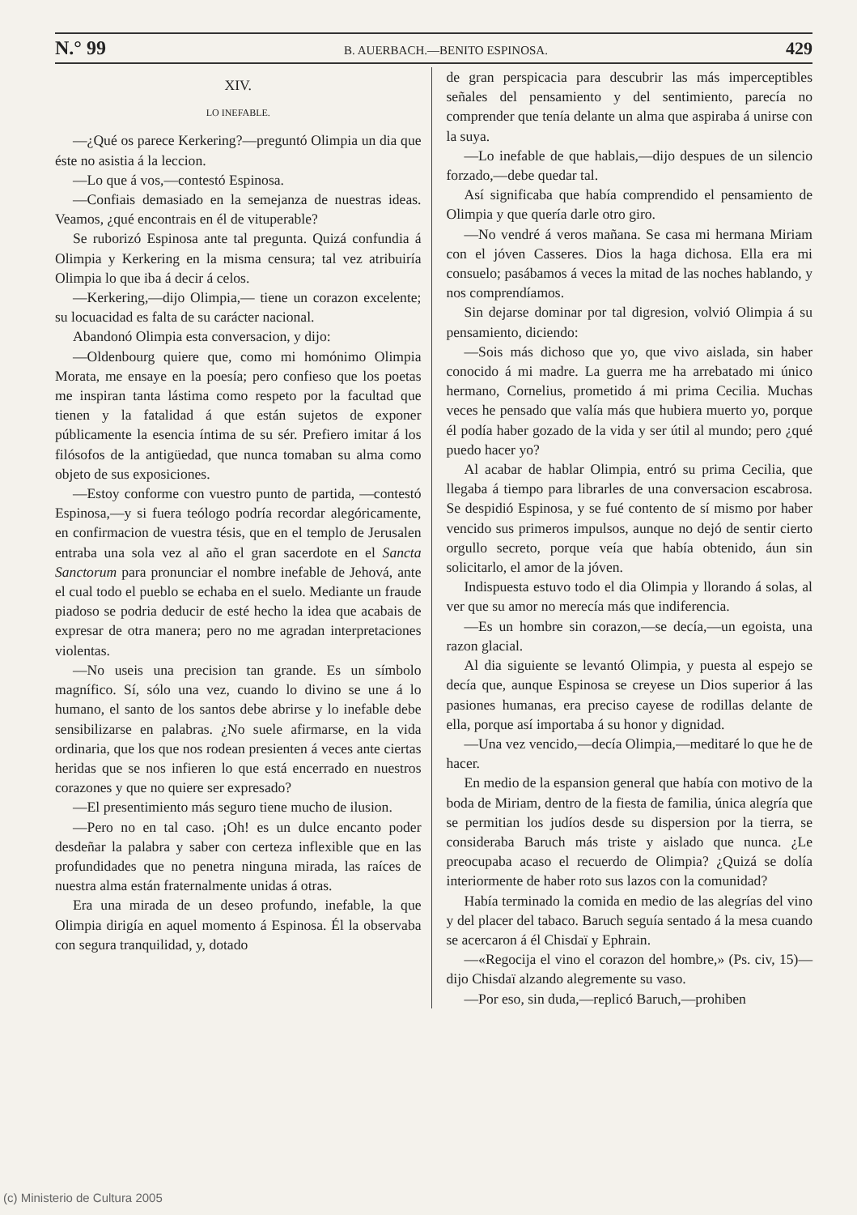N.° 99 B. AUERBACH.—BENITO ESPINOSA. 429
XIV.
LO INEFABLE.
—¿Qué os parece Kerkering?—preguntó Olimpia un dia que éste no asistia á la leccion.
—Lo que á vos,—contestó Espinosa.
—Confiais demasiado en la semejanza de nuestras ideas. Veamos, ¿qué encontrais en él de vituperable?
Se ruborizó Espinosa ante tal pregunta. Quizá confundia á Olimpia y Kerkering en la misma censura; tal vez atribuiría Olimpia lo que iba á decir á celos.
—Kerkering,—dijo Olimpia,— tiene un corazon excelente; su locuacidad es falta de su carácter nacional.
Abandonó Olimpia esta conversacion, y dijo:
—Oldenbourg quiere que, como mi homónimo Olimpia Morata, me ensaye en la poesía; pero confieso que los poetas me inspiran tanta lástima como respeto por la facultad que tienen y la fatalidad á que están sujetos de exponer públicamente la esencia íntima de su sér. Prefiero imitar á los filósofos de la antigüedad, que nunca tomaban su alma como objeto de sus exposiciones.
—Estoy conforme con vuestro punto de partida, —contestó Espinosa,—y si fuera teólogo podría recordar alegóricamente, en confirmacion de vuestra tésis, que en el templo de Jerusalen entraba una sola vez al año el gran sacerdote en el Sancta Sanctorum para pronunciar el nombre inefable de Jehová, ante el cual todo el pueblo se echaba en el suelo. Mediante un fraude piadoso se podria deducir de esté hecho la idea que acabais de expresar de otra manera; pero no me agradan interpretaciones violentas.
—No useis una precision tan grande. Es un símbolo magnífico. Sí, sólo una vez, cuando lo divino se une á lo humano, el santo de los santos debe abrirse y lo inefable debe sensibilizarse en palabras. ¿No suele afirmarse, en la vida ordinaria, que los que nos rodean presienten á veces ante ciertas heridas que se nos infieren lo que está encerrado en nuestros corazones y que no quiere ser expresado?
—El presentimiento más seguro tiene mucho de ilusion.
—Pero no en tal caso. ¡Oh! es un dulce encanto poder desdeñar la palabra y saber con certeza inflexible que en las profundidades que no penetra ninguna mirada, las raíces de nuestra alma están fraternalmente unidas á otras.
Era una mirada de un deseo profundo, inefable, la que Olimpia dirigía en aquel momento á Espinosa. Él la observaba con segura tranquilidad, y, dotado
de gran perspicacia para descubrir las más imperceptibles señales del pensamiento y del sentimiento, parecía no comprender que tenía delante un alma que aspiraba á unirse con la suya.
—Lo inefable de que hablais,—dijo despues de un silencio forzado,—debe quedar tal.
Así significaba que había comprendido el pensamiento de Olimpia y que quería darle otro giro.
—No vendré á veros mañana. Se casa mi hermana Miriam con el jóven Casseres. Dios la haga dichosa. Ella era mi consuelo; pasábamos á veces la mitad de las noches hablando, y nos comprendíamos.
Sin dejarse dominar por tal digresion, volvió Olimpia á su pensamiento, diciendo:
—Sois más dichoso que yo, que vivo aislada, sin haber conocido á mi madre. La guerra me ha arrebatado mi único hermano, Cornelius, prometido á mi prima Cecilia. Muchas veces he pensado que valía más que hubiera muerto yo, porque él podía haber gozado de la vida y ser útil al mundo; pero ¿qué puedo hacer yo?
Al acabar de hablar Olimpia, entró su prima Cecilia, que llegaba á tiempo para librarles de una conversacion escabrosa. Se despidió Espinosa, y se fué contento de sí mismo por haber vencido sus primeros impulsos, aunque no dejó de sentir cierto orgullo secreto, porque veía que había obtenido, áun sin solicitarlo, el amor de la jóven.
Indispuesta estuvo todo el dia Olimpia y llorando á solas, al ver que su amor no merecía más que indiferencia.
—Es un hombre sin corazon,—se decía,—un egoista, una razon glacial.
Al dia siguiente se levantó Olimpia, y puesta al espejo se decía que, aunque Espinosa se creyese un Dios superior á las pasiones humanas, era preciso cayese de rodillas delante de ella, porque así importaba á su honor y dignidad.
—Una vez vencido,—decía Olimpia,—meditaré lo que he de hacer.
En medio de la espansion general que había con motivo de la boda de Miriam, dentro de la fiesta de familia, única alegría que se permitian los judíos desde su dispersion por la tierra, se consideraba Baruch más triste y aislado que nunca. ¿Le preocupaba acaso el recuerdo de Olimpia? ¿Quizá se dolía interiormente de haber roto sus lazos con la comunidad?
Había terminado la comida en medio de las alegrías del vino y del placer del tabaco. Baruch seguía sentado á la mesa cuando se acercaron á él Chisdaï y Ephrain.
—«Regocija el vino el corazon del hombre,» (Ps. civ, 15)—dijo Chisdaï alzando alegremente su vaso.
—Por eso, sin duda,—replicó Baruch,—prohiben
(c) Ministerio de Cultura 2005